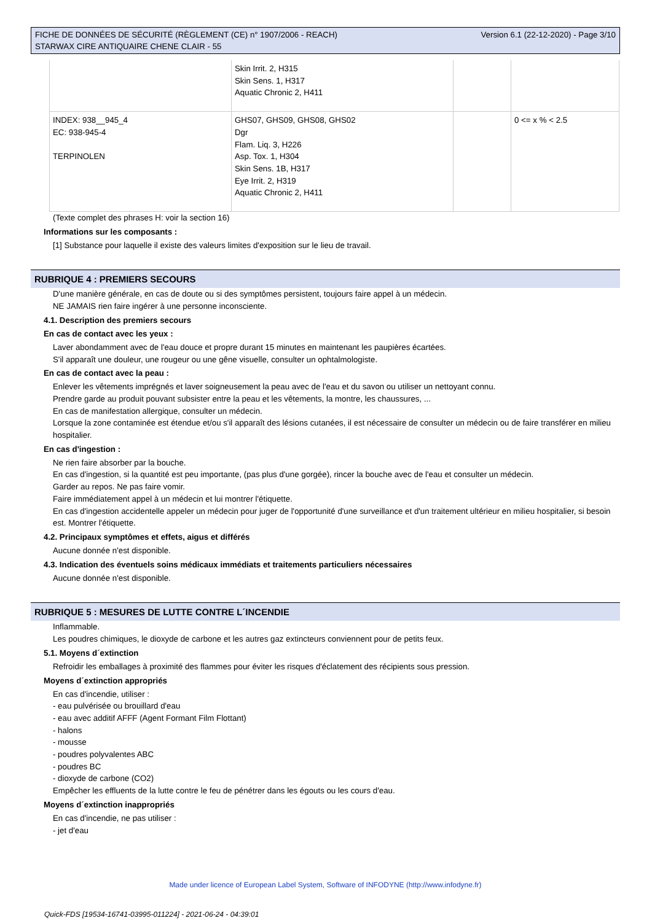FICHE DE DONNÉES DE SÉCURITÉ (RÈGLEMENT (CE) n° 1907/2006 - REACH)
STARWAX CIRE ANTIQUAIRE CHENE CLAIR - 55
Version 6.1 (22-12-2020) - Page 3/10
| | Skin Irrit. 2, H315 Skin Sens. 1, H317 Aquatic Chronic 2, H411 | | |
| INDEX: 938__945_4 EC: 938-945-4 TERPINOLEN | GHS07, GHS09, GHS08, GHS02 Dgr Flam. Liq. 3, H226 Asp. Tox. 1, H304 Skin Sens. 1B, H317 Eye Irrit. 2, H319 Aquatic Chronic 2, H411 | | 0 <= x % < 2.5 |
(Texte complet des phrases H: voir la section 16)
Informations sur les composants :
[1] Substance pour laquelle il existe des valeurs limites d'exposition sur le lieu de travail.
RUBRIQUE 4 : PREMIERS SECOURS
D'une manière générale, en cas de doute ou si des symptômes persistent, toujours faire appel à un médecin.
NE JAMAIS rien faire ingérer à une personne inconsciente.
4.1. Description des premiers secours
En cas de contact avec les yeux :
Laver abondamment avec de l'eau douce et propre durant 15 minutes en maintenant les paupières écartées.
S'il apparaît une douleur, une rougeur ou une gêne visuelle, consulter un ophtalmologiste.
En cas de contact avec la peau :
Enlever les vêtements imprégnés et laver soigneusement la peau avec de l'eau et du savon ou utiliser un nettoyant connu.
Prendre garde au produit pouvant subsister entre la peau et les vêtements, la montre, les chaussures, ...
En cas de manifestation allergique, consulter un médecin.
Lorsque la zone contaminée est étendue et/ou s'il apparaît des lésions cutanées, il est nécessaire de consulter un médecin ou de faire transférer en milieu hospitalier.
En cas d'ingestion :
Ne rien faire absorber par la bouche.
En cas d'ingestion, si la quantité est peu importante, (pas plus d'une gorgée), rincer la bouche avec de l'eau et consulter un médecin.
Garder au repos. Ne pas faire vomir.
Faire immédiatement appel à un médecin et lui montrer l'étiquette.
En cas d'ingestion accidentelle appeler un médecin pour juger de l'opportunité d'une surveillance et d'un traitement ultérieur en milieu hospitalier, si besoin est. Montrer l'étiquette.
4.2. Principaux symptômes et effets, aigus et différés
Aucune donnée n'est disponible.
4.3. Indication des éventuels soins médicaux immédiats et traitements particuliers nécessaires
Aucune donnée n'est disponible.
RUBRIQUE 5 : MESURES DE LUTTE CONTRE L´INCENDIE
Inflammable.
Les poudres chimiques, le dioxyde de carbone et les autres gaz extincteurs conviennent pour de petits feux.
5.1. Moyens d´extinction
Refroidir les emballages à proximité des flammes pour éviter les risques d'éclatement des récipients sous pression.
Moyens d´extinction appropriés
En cas d'incendie, utiliser :
- eau pulvérisée ou brouillard d'eau
- eau avec additif AFFF (Agent Formant Film Flottant)
- halons
- mousse
- poudres polyvalentes ABC
- poudres BC
- dioxyde de carbone (CO2)
Empêcher les effluents de la lutte contre le feu de pénétrer dans les égouts ou les cours d'eau.
Moyens d´extinction inappropriés
En cas d'incendie, ne pas utiliser :
- jet d'eau
Made under licence of European Label System, Software of INFODYNE (http://www.infodyne.fr)
Quick-FDS [19534-16741-03995-011224] - 2021-06-24 - 04:39:01